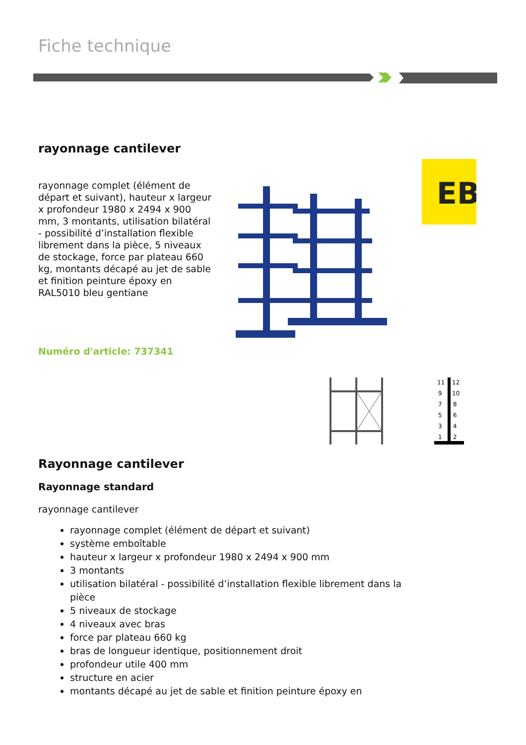Fiche technique
rayonnage cantilever
rayonnage complet (élément de départ et suivant), hauteur x largeur x profondeur 1980 x 2494 x 900 mm, 3 montants, utilisation bilatéral - possibilité d’installation flexible librement dans la pièce, 5 niveaux de stockage, force par plateau 660 kg, montants décapé au jet de sable et finition peinture époxy en RAL5010 bleu gentiane
Numéro d'article: 737341
EB
11
12
9
10
7
8
5
6
3
4
1
2
Rayonnage cantilever
Rayonnage standard
rayonnage cantilever
rayonnage complet (élément de départ et suivant)
système emboîtable
hauteur x largeur x profondeur 1980 x 2494 x 900 mm
3 montants
utilisation bilatéral - possibilité d’installation flexible librement dans la pièce
5 niveaux de stockage
4 niveaux avec bras
force par plateau 660 kg
bras de longueur identique, positionnement droit
profondeur utile 400 mm
structure en acier
montants décapé au jet de sable et finition peinture époxy en